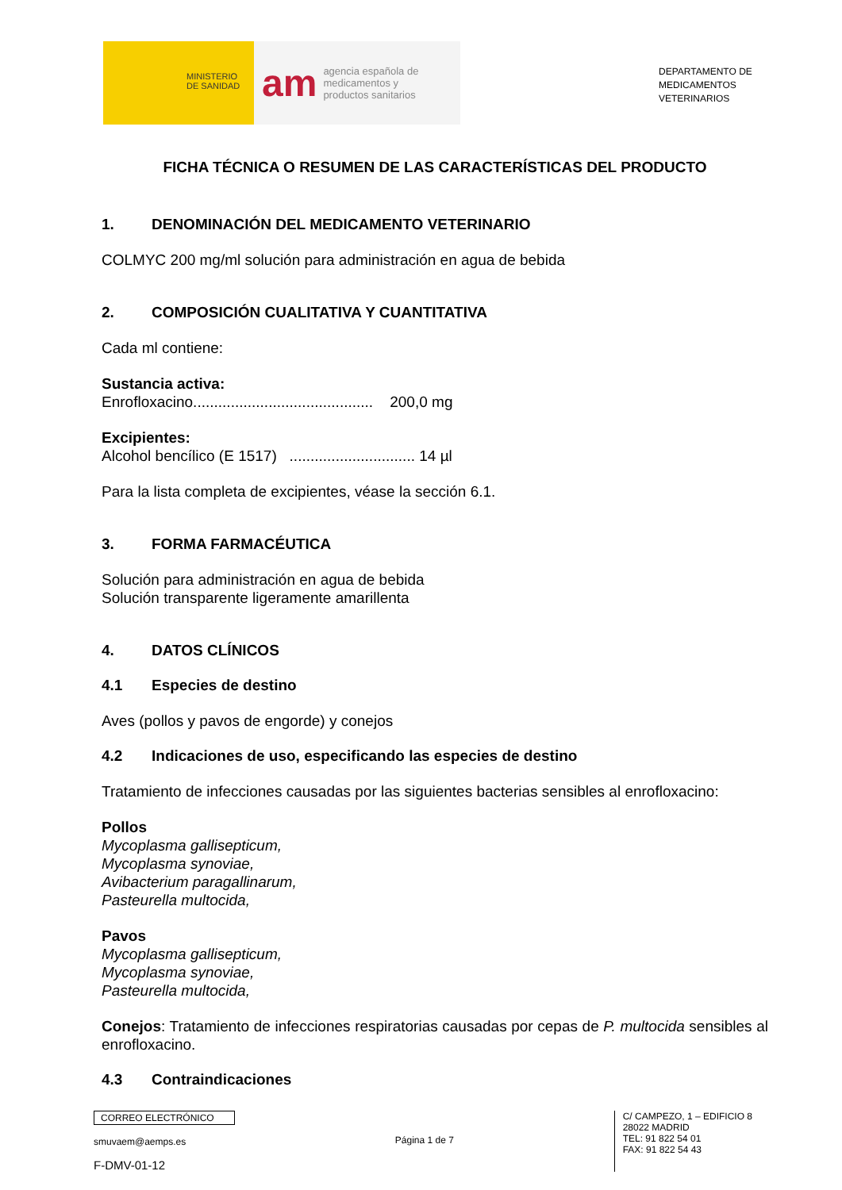MINISTERIO
DE SANIDAD
am agencia española de
medicamentos y
productos sanitarios
DEPARTAMENTO DE
MEDICAMENTOS
VETERINARIOS
FICHA TÉCNICA O RESUMEN DE LAS CARACTERÍSTICAS DEL PRODUCTO
1. DENOMINACIÓN DEL MEDICAMENTO VETERINARIO
COLMYC 200 mg/ml solución para administración en agua de bebida
2. COMPOSICIÓN CUALITATIVA Y CUANTITATIVA
Cada ml contiene:
Sustancia activa:
Enrofloxacino........................................... 200,0 mg
Excipientes:
Alcohol bencílico (E 1517) .............................. 14 µl
Para la lista completa de excipientes, véase la sección 6.1.
3. FORMA FARMACÉUTICA
Solución para administración en agua de bebida
Solución transparente ligeramente amarillenta
4. DATOS CLÍNICOS
4.1 Especies de destino
Aves (pollos y pavos de engorde) y conejos
4.2 Indicaciones de uso, especificando las especies de destino
Tratamiento de infecciones causadas por las siguientes bacterias sensibles al enrofloxacino:
Pollos
Mycoplasma gallisepticum,
Mycoplasma synoviae,
Avibacterium paragallinarum,
Pasteurella multocida,
Pavos
Mycoplasma gallisepticum,
Mycoplasma synoviae,
Pasteurella multocida,
Conejos: Tratamiento de infecciones respiratorias causadas por cepas de P. multocida sensibles al enrofloxacino.
4.3 Contraindicaciones
CORREO ELECTRÓNICO
smuvaem@aemps.es
F-DMV-01-12
Página 1 de 7
C/ CAMPEZO, 1 – EDIFICIO 8
28022 MADRID
TEL: 91 822 54 01
FAX: 91 822 54 43